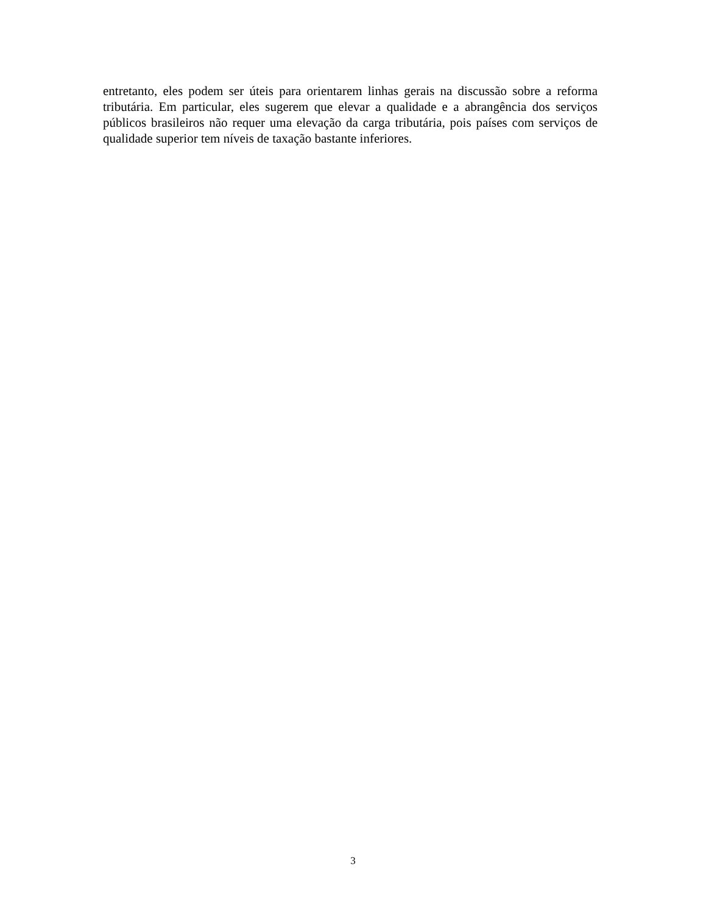entretanto, eles podem ser úteis para orientarem linhas gerais na discussão sobre a reforma tributária. Em particular, eles sugerem que elevar a qualidade e a abrangência dos serviços públicos brasileiros não requer uma elevação da carga tributária, pois países com serviços de qualidade superior tem níveis de taxação bastante inferiores.
3